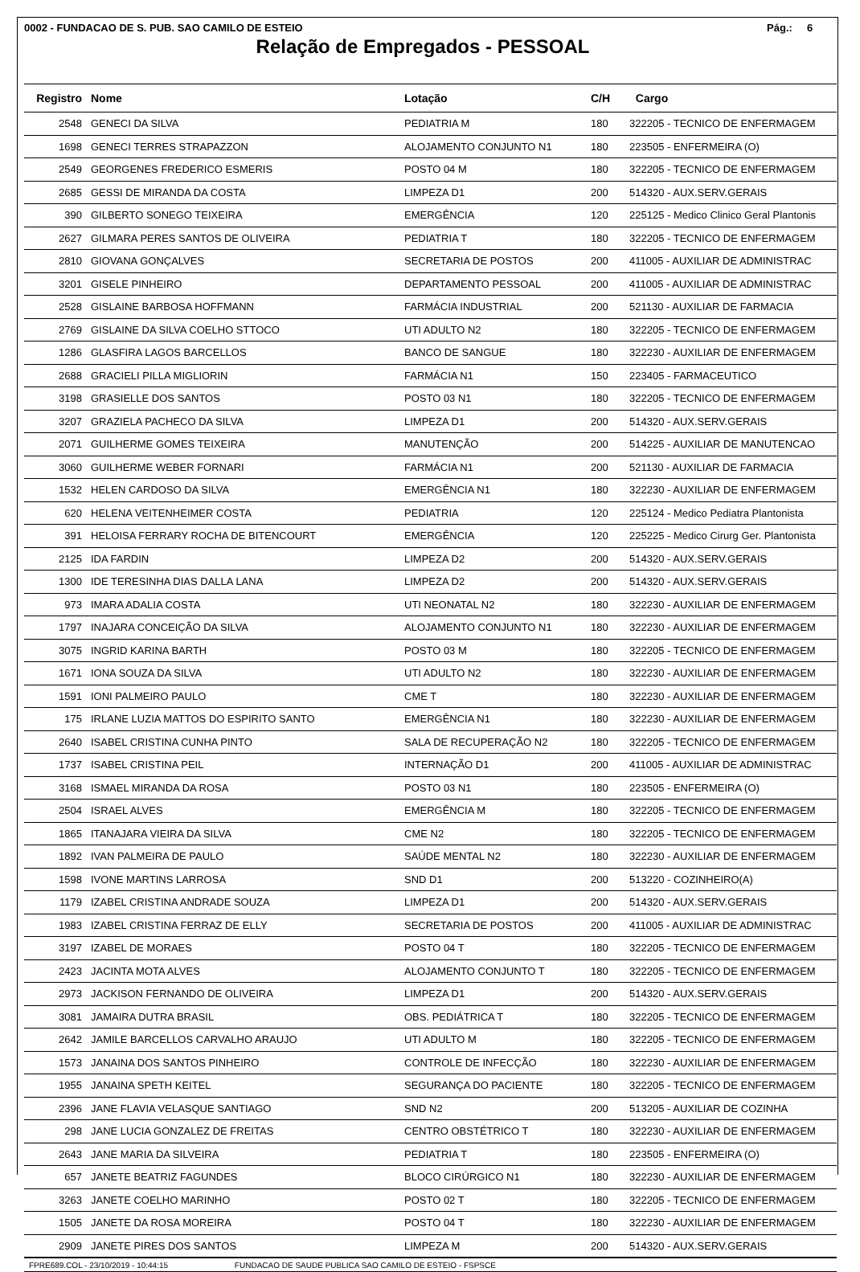0002 - FUNDACAO DE S. PUB. SAO CAMILO DE ESTEIO Pág.: 6
Relação de Empregados - PESSOAL
| Registro | Nome | Lotação | C/H | Cargo |
| --- | --- | --- | --- | --- |
| 2548 | GENECI DA SILVA | PEDIATRIA M | 180 | 322205 - TECNICO DE ENFERMAGEM |
| 1698 | GENECI TERRES STRAPAZZON | ALOJAMENTO CONJUNTO N1 | 180 | 223505 - ENFERMEIRA (O) |
| 2549 | GEORGENES FREDERICO ESMERIS | POSTO 04 M | 180 | 322205 - TECNICO DE ENFERMAGEM |
| 2685 | GESSI DE MIRANDA DA COSTA | LIMPEZA D1 | 200 | 514320 - AUX.SERV.GERAIS |
| 390 | GILBERTO SONEGO TEIXEIRA | EMERGÊNCIA | 120 | 225125 - Medico Clinico Geral Plantonis |
| 2627 | GILMARA PERES SANTOS DE OLIVEIRA | PEDIATRIA T | 180 | 322205 - TECNICO DE ENFERMAGEM |
| 2810 | GIOVANA GONÇALVES | SECRETARIA DE POSTOS | 200 | 411005 - AUXILIAR DE ADMINISTRAC |
| 3201 | GISELE PINHEIRO | DEPARTAMENTO PESSOAL | 200 | 411005 - AUXILIAR DE ADMINISTRAC |
| 2528 | GISLAINE BARBOSA HOFFMANN | FARMÁCIA INDUSTRIAL | 200 | 521130 - AUXILIAR DE FARMACIA |
| 2769 | GISLAINE DA SILVA COELHO STTOCO | UTI ADULTO N2 | 180 | 322205 - TECNICO DE ENFERMAGEM |
| 1286 | GLASFIRA LAGOS BARCELLOS | BANCO DE SANGUE | 180 | 322230 - AUXILIAR DE ENFERMAGEM |
| 2688 | GRACIELI PILLA MIGLIORIN | FARMÁCIA N1 | 150 | 223405 - FARMACEUTICO |
| 3198 | GRASIELLE DOS SANTOS | POSTO 03 N1 | 180 | 322205 - TECNICO DE ENFERMAGEM |
| 3207 | GRAZIELA PACHECO DA SILVA | LIMPEZA D1 | 200 | 514320 - AUX.SERV.GERAIS |
| 2071 | GUILHERME GOMES TEIXEIRA | MANUTENÇÃO | 200 | 514225 - AUXILIAR DE MANUTENCAO |
| 3060 | GUILHERME WEBER FORNARI | FARMÁCIA N1 | 200 | 521130 - AUXILIAR DE FARMACIA |
| 1532 | HELEN CARDOSO DA SILVA | EMERGÊNCIA N1 | 180 | 322230 - AUXILIAR DE ENFERMAGEM |
| 620 | HELENA VEITENHEIMER COSTA | PEDIATRIA | 120 | 225124 - Medico Pediatra Plantonista |
| 391 | HELOISA FERRARY ROCHA DE BITENCOURT | EMERGÊNCIA | 120 | 225225 - Medico Cirurg Ger. Plantonista |
| 2125 | IDA FARDIN | LIMPEZA D2 | 200 | 514320 - AUX.SERV.GERAIS |
| 1300 | IDE TERESINHA DIAS DALLA LANA | LIMPEZA D2 | 200 | 514320 - AUX.SERV.GERAIS |
| 973 | IMARA ADALIA COSTA | UTI NEONATAL N2 | 180 | 322230 - AUXILIAR DE ENFERMAGEM |
| 1797 | INAJARA CONCEIÇÃO DA SILVA | ALOJAMENTO CONJUNTO N1 | 180 | 322230 - AUXILIAR DE ENFERMAGEM |
| 3075 | INGRID KARINA BARTH | POSTO 03 M | 180 | 322205 - TECNICO DE ENFERMAGEM |
| 1671 | IONA SOUZA DA SILVA | UTI ADULTO N2 | 180 | 322230 - AUXILIAR DE ENFERMAGEM |
| 1591 | IONI PALMEIRO PAULO | CME T | 180 | 322230 - AUXILIAR DE ENFERMAGEM |
| 175 | IRLANE LUZIA MATTOS DO ESPIRITO SANTO | EMERGÊNCIA N1 | 180 | 322230 - AUXILIAR DE ENFERMAGEM |
| 2640 | ISABEL CRISTINA CUNHA PINTO | SALA DE RECUPERAÇÃO N2 | 180 | 322205 - TECNICO DE ENFERMAGEM |
| 1737 | ISABEL CRISTINA PEIL | INTERNAÇÃO D1 | 200 | 411005 - AUXILIAR DE ADMINISTRAC |
| 3168 | ISMAEL MIRANDA DA ROSA | POSTO 03 N1 | 180 | 223505 - ENFERMEIRA (O) |
| 2504 | ISRAEL ALVES | EMERGÊNCIA M | 180 | 322205 - TECNICO DE ENFERMAGEM |
| 1865 | ITANAJARA VIEIRA DA SILVA | CME N2 | 180 | 322205 - TECNICO DE ENFERMAGEM |
| 1892 | IVAN PALMEIRA DE PAULO | SAÚDE MENTAL N2 | 180 | 322230 - AUXILIAR DE ENFERMAGEM |
| 1598 | IVONE MARTINS LARROSA | SND D1 | 200 | 513220 - COZINHEIRO(A) |
| 1179 | IZABEL CRISTINA ANDRADE SOUZA | LIMPEZA D1 | 200 | 514320 - AUX.SERV.GERAIS |
| 1983 | IZABEL CRISTINA FERRAZ DE ELLY | SECRETARIA DE POSTOS | 200 | 411005 - AUXILIAR DE ADMINISTRAC |
| 3197 | IZABEL DE MORAES | POSTO 04 T | 180 | 322205 - TECNICO DE ENFERMAGEM |
| 2423 | JACINTA MOTA ALVES | ALOJAMENTO CONJUNTO T | 180 | 322205 - TECNICO DE ENFERMAGEM |
| 2973 | JACKISON FERNANDO DE OLIVEIRA | LIMPEZA D1 | 200 | 514320 - AUX.SERV.GERAIS |
| 3081 | JAMAIRA DUTRA BRASIL | OBS. PEDIÁTRICA T | 180 | 322205 - TECNICO DE ENFERMAGEM |
| 2642 | JAMILE BARCELLOS CARVALHO ARAUJO | UTI ADULTO M | 180 | 322205 - TECNICO DE ENFERMAGEM |
| 1573 | JANAINA DOS SANTOS PINHEIRO | CONTROLE DE INFECÇÃO | 180 | 322230 - AUXILIAR DE ENFERMAGEM |
| 1955 | JANAINA SPETH KEITEL | SEGURANÇA DO PACIENTE | 180 | 322205 - TECNICO DE ENFERMAGEM |
| 2396 | JANE FLAVIA VELASQUE SANTIAGO | SND N2 | 200 | 513205 - AUXILIAR DE COZINHA |
| 298 | JANE LUCIA GONZALEZ DE FREITAS | CENTRO OBSTÉTRICO T | 180 | 322230 - AUXILIAR DE ENFERMAGEM |
| 2643 | JANE MARIA DA SILVEIRA | PEDIATRIA T | 180 | 223505 - ENFERMEIRA (O) |
| 657 | JANETE BEATRIZ FAGUNDES | BLOCO CIRÚRGICO N1 | 180 | 322230 - AUXILIAR DE ENFERMAGEM |
| 3263 | JANETE COELHO MARINHO | POSTO 02 T | 180 | 322205 - TECNICO DE ENFERMAGEM |
| 1505 | JANETE DA ROSA MOREIRA | POSTO 04 T | 180 | 322230 - AUXILIAR DE ENFERMAGEM |
| 2909 | JANETE PIRES DOS SANTOS | LIMPEZA M | 200 | 514320 - AUX.SERV.GERAIS |
FPRE689.COL - 23/10/2019 - 10:44:15 FUNDACAO DE SAUDE PUBLICA SAO CAMILO DE ESTEIO - FSPSCE